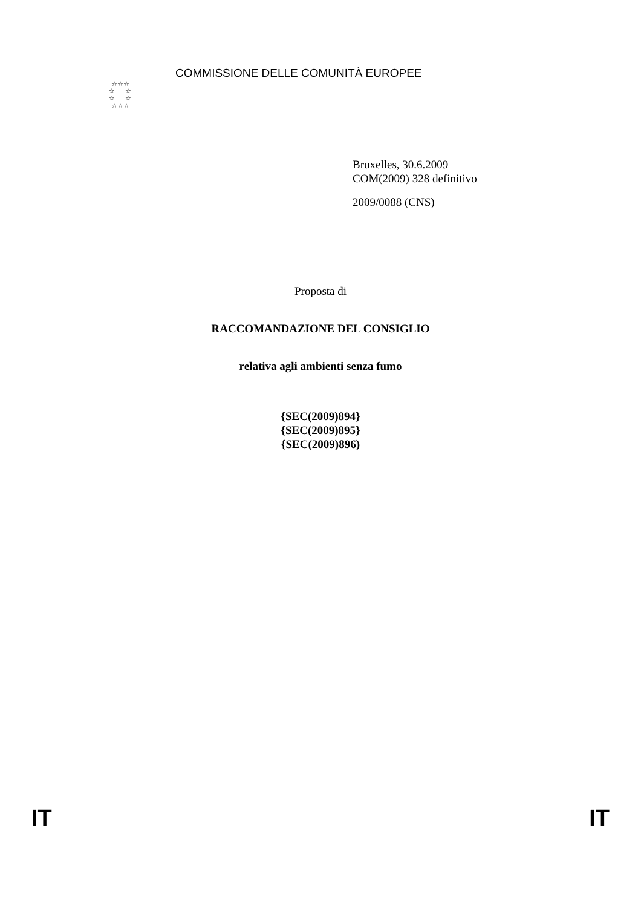☆☆☆
☆ ☆
☆ ☆
☆☆☆
COMMISSIONE DELLE COMUNITÀ EUROPEE
Bruxelles, 30.6.2009
COM(2009) 328 definitivo
2009/0088 (CNS)
Proposta di
RACCOMANDAZIONE DEL CONSIGLIO
relativa agli ambienti senza fumo
{SEC(2009)894}
{SEC(2009)895}
{SEC(2009)896)
IT IT